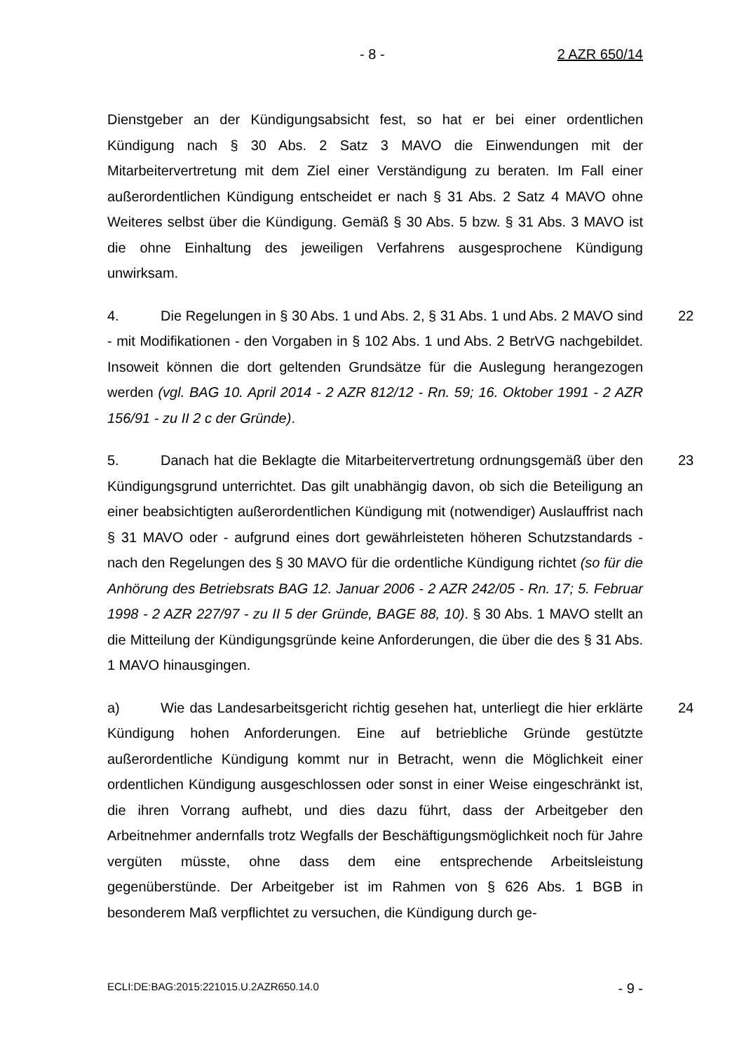- 8 - 2 AZR 650/14
Dienstgeber an der Kündigungsabsicht fest, so hat er bei einer ordentlichen Kündigung nach § 30 Abs. 2 Satz 3 MAVO die Einwendungen mit der Mitarbeitervertretung mit dem Ziel einer Verständigung zu beraten. Im Fall einer außerordentlichen Kündigung entscheidet er nach § 31 Abs. 2 Satz 4 MAVO ohne Weiteres selbst über die Kündigung. Gemäß § 30 Abs. 5 bzw. § 31 Abs. 3 MAVO ist die ohne Einhaltung des jeweiligen Verfahrens ausgesprochene Kündigung unwirksam.
4. Die Regelungen in § 30 Abs. 1 und Abs. 2, § 31 Abs. 1 und Abs. 2 MAVO sind - mit Modifikationen - den Vorgaben in § 102 Abs. 1 und Abs. 2 BetrVG nachgebildet. Insoweit können die dort geltenden Grundsätze für die Auslegung herangezogen werden (vgl. BAG 10. April 2014 - 2 AZR 812/12 - Rn. 59; 16. Oktober 1991 - 2 AZR 156/91 - zu II 2 c der Gründe). 22
5. Danach hat die Beklagte die Mitarbeitervertretung ordnungsgemäß über den Kündigungsgrund unterrichtet. Das gilt unabhängig davon, ob sich die Beteiligung an einer beabsichtigten außerordentlichen Kündigung mit (notwendiger) Auslauffrist nach § 31 MAVO oder - aufgrund eines dort gewährleisteten höheren Schutzstandards - nach den Regelungen des § 30 MAVO für die ordentliche Kündigung richtet (so für die Anhörung des Betriebsrats BAG 12. Januar 2006 - 2 AZR 242/05 - Rn. 17; 5. Februar 1998 - 2 AZR 227/97 - zu II 5 der Gründe, BAGE 88, 10). § 30 Abs. 1 MAVO stellt an die Mitteilung der Kündigungsgründe keine Anforderungen, die über die des § 31 Abs. 1 MAVO hinausgingen. 23
a) Wie das Landesarbeitsgericht richtig gesehen hat, unterliegt die hier erklärte Kündigung hohen Anforderungen. Eine auf betriebliche Gründe gestützte außerordentliche Kündigung kommt nur in Betracht, wenn die Möglichkeit einer ordentlichen Kündigung ausgeschlossen oder sonst in einer Weise eingeschränkt ist, die ihren Vorrang aufhebt, und dies dazu führt, dass der Arbeitgeber den Arbeitnehmer andernfalls trotz Wegfalls der Beschäftigungsmöglichkeit noch für Jahre vergüten müsste, ohne dass dem eine entsprechende Arbeitsleistung gegenüberstünde. Der Arbeitgeber ist im Rahmen von § 626 Abs. 1 BGB in besonderem Maß verpflichtet zu versuchen, die Kündigung durch ge- 24
ECLI:DE:BAG:2015:221015.U.2AZR650.14.0 - 9 -